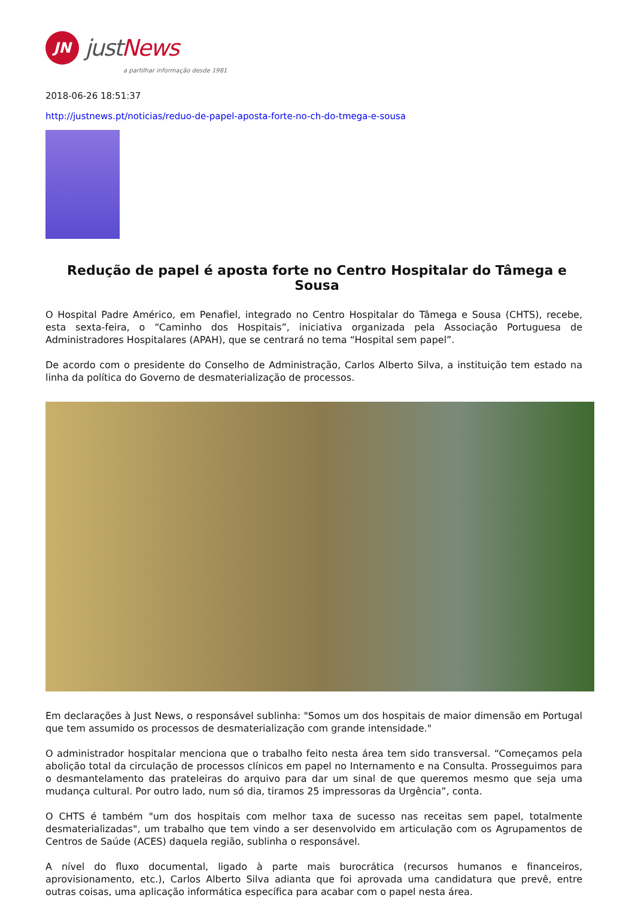JN
justNews
a partilhar informação desde 1981
2018-06-26 18:51:37
http://justnews.pt/noticias/reduo-de-papel-aposta-forte-no-ch-do-tmega-e-sousa
Redução de papel é aposta forte no Centro Hospitalar do Tâmega e Sousa
O Hospital Padre Américo, em Penafiel, integrado no Centro Hospitalar do Tâmega e Sousa (CHTS), recebe, esta sexta-feira, o “Caminho dos Hospitais”, iniciativa organizada pela Associação Portuguesa de Administradores Hospitalares (APAH), que se centrará no tema “Hospital sem papel”.
De acordo com o presidente do Conselho de Administração, Carlos Alberto Silva, a instituição tem estado na linha da política do Governo de desmaterialização de processos.
Em declarações à Just News, o responsável sublinha: "Somos um dos hospitais de maior dimensão em Portugal que tem assumido os processos de desmaterialização com grande intensidade."
O administrador hospitalar menciona que o trabalho feito nesta área tem sido transversal. “Começamos pela abolição total da circulação de processos clínicos em papel no Internamento e na Consulta. Prosseguimos para o desmantelamento das prateleiras do arquivo para dar um sinal de que queremos mesmo que seja uma mudança cultural. Por outro lado, num só dia, tiramos 25 impressoras da Urgência”, conta.
O CHTS é também "um dos hospitais com melhor taxa de sucesso nas receitas sem papel, totalmente desmaterializadas", um trabalho que tem vindo a ser desenvolvido em articulação com os Agrupamentos de Centros de Saúde (ACES) daquela região, sublinha o responsável.
A nível do fluxo documental, ligado à parte mais burocrática (recursos humanos e financeiros, aprovisionamento, etc.), Carlos Alberto Silva adianta que foi aprovada uma candidatura que prevê, entre outras coisas, uma aplicação informática específica para acabar com o papel nesta área.